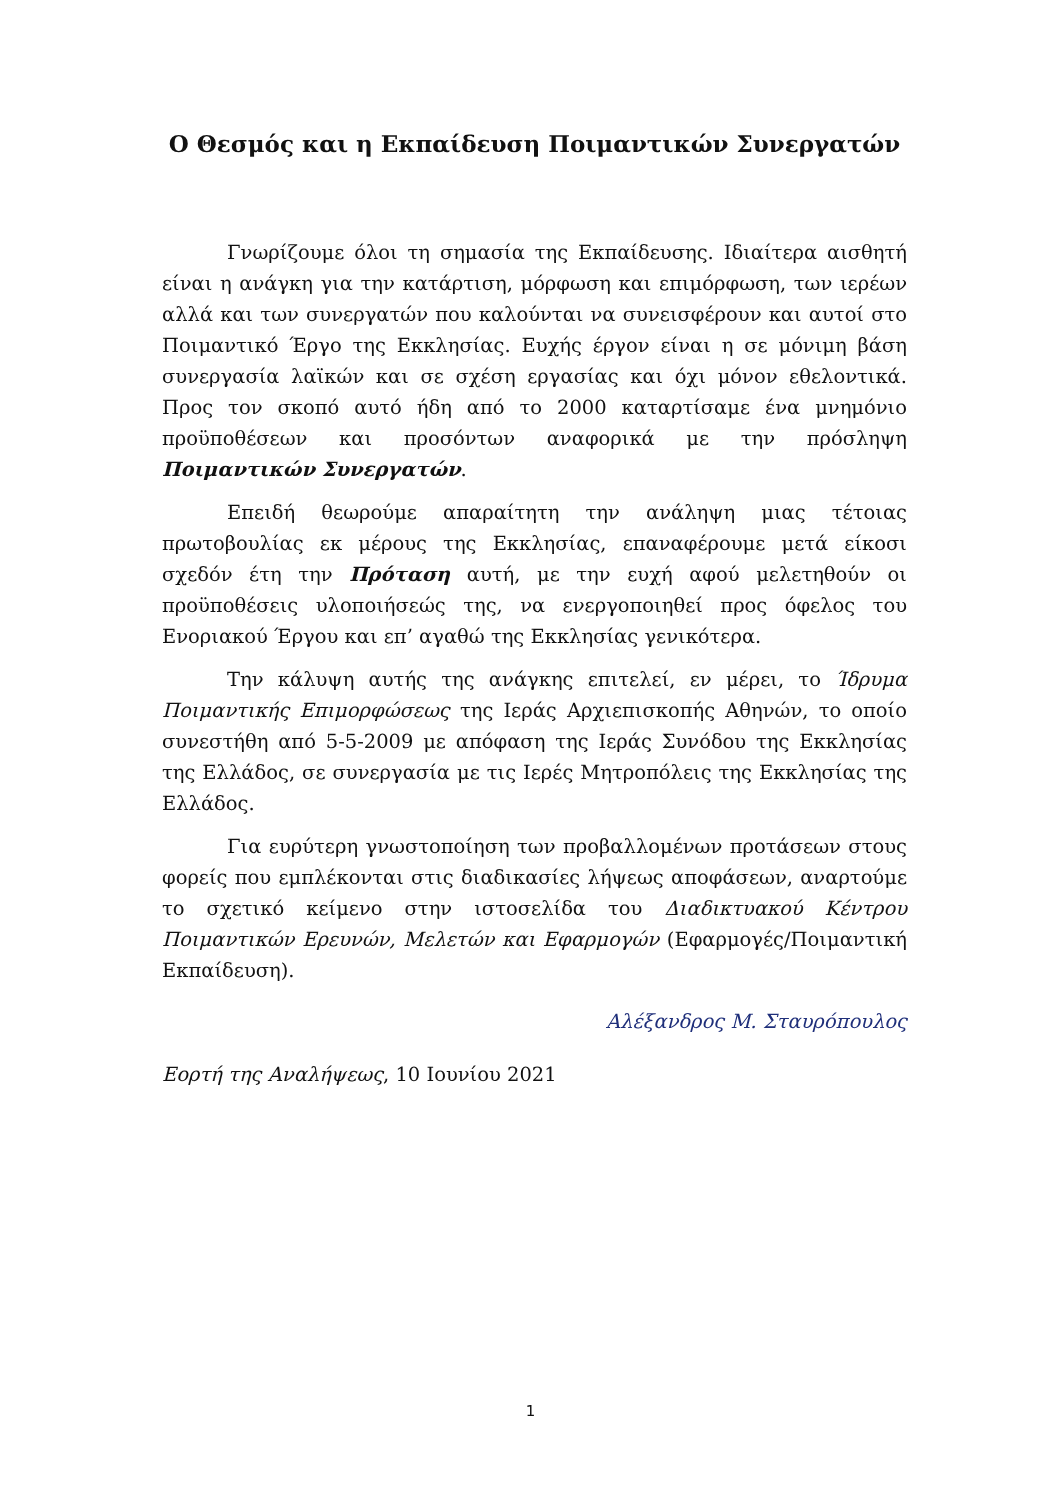Ο Θεσμός και η Εκπαίδευση Ποιμαντικών Συνεργατών
Γνωρίζουμε όλοι τη σημασία της Εκπαίδευσης. Ιδιαίτερα αισθητή είναι η ανάγκη για την κατάρτιση, μόρφωση και επιμόρφωση, των ιερέων αλλά και των συνεργατών που καλούνται να συνεισφέρουν και αυτοί στο Ποιμαντικό Έργο της Εκκλησίας. Ευχής έργον είναι η σε μόνιμη βάση συνεργασία λαϊκών και σε σχέση εργασίας και όχι μόνον εθελοντικά. Προς τον σκοπό αυτό ήδη από το 2000 καταρτίσαμε ένα μνημόνιο προϋποθέσεων και προσόντων αναφορικά με την πρόσληψη Ποιμαντικών Συνεργατών.
Επειδή θεωρούμε απαραίτητη την ανάληψη μιας τέτοιας πρωτοβουλίας εκ μέρους της Εκκλησίας, επαναφέρουμε μετά είκοσι σχεδόν έτη την Πρόταση αυτή, με την ευχή αφού μελετηθούν οι προϋποθέσεις υλοποιήσεώς της, να ενεργοποιηθεί προς όφελος του Ενοριακού Έργου και επ’ αγαθώ της Εκκλησίας γενικότερα.
Την κάλυψη αυτής της ανάγκης επιτελεί, εν μέρει, το Ίδρυμα Ποιμαντικής Επιμορφώσεως της Ιεράς Αρχιεπισκοπής Αθηνών, το οποίο συνεστήθη από 5-5-2009 με απόφαση της Ιεράς Συνόδου της Εκκλησίας της Ελλάδος, σε συνεργασία με τις Ιερές Μητροπόλεις της Εκκλησίας της Ελλάδος.
Για ευρύτερη γνωστοποίηση των προβαλλομένων προτάσεων στους φορείς που εμπλέκονται στις διαδικασίες λήψεως αποφάσεων, αναρτούμε το σχετικό κείμενο στην ιστοσελίδα του Διαδικτυακού Κέντρου Ποιμαντικών Ερευνών, Μελετών και Εφαρμογών (Εφαρμογές/Ποιμαντική Εκπαίδευση).
Αλέξανδρος Μ. Σταυρόπουλος
Εορτή της Αναλήψεως, 10 Ιουνίου 2021
1